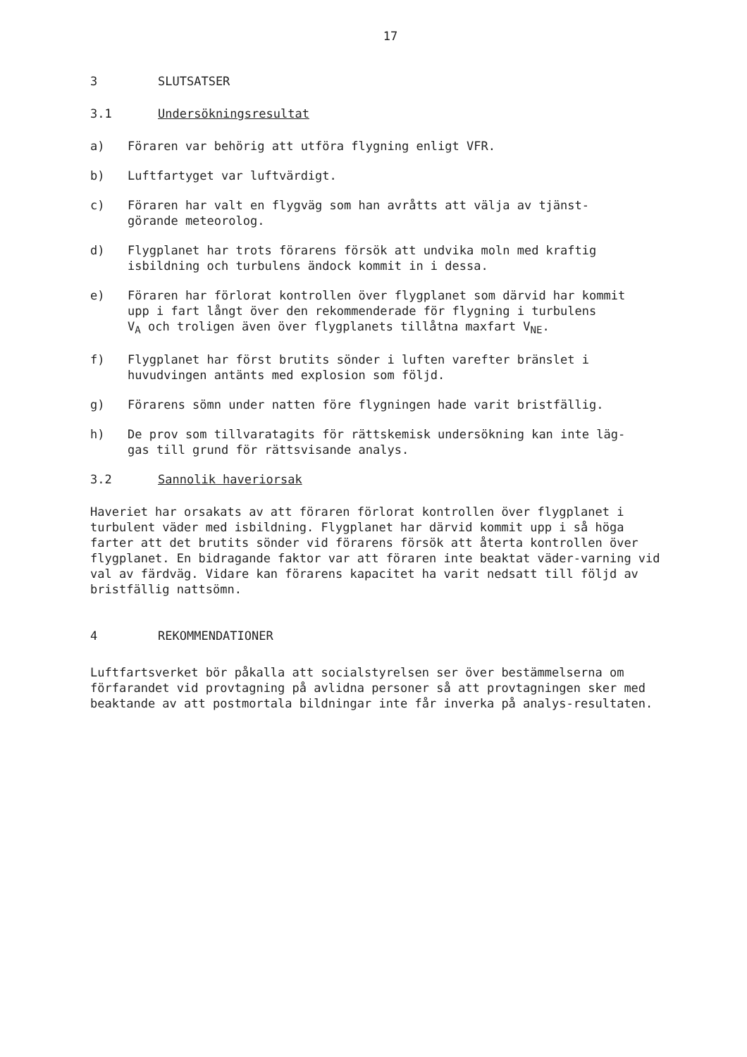17
3 SLUTSATSER
3.1 Undersökningsresultat
a) Föraren var behörig att utföra flygning enligt VFR.
b) Luftfartyget var luftvärdigt.
c) Föraren har valt en flygväg som han avråtts att välja av tjänst-
görande meteorolog.
d) Flygplanet har trots förarens försök att undvika moln med kraftig
isbildning och turbulens ändock kommit in i dessa.
e) Föraren har förlorat kontrollen över flygplanet som därvid har kommit
upp i fart långt över den rekommenderade för flygning i turbulens
V<sub>A</sub> och troligen även över flygplanets tillåtna maxfart V<sub>NE</sub>.
f) Flygplanet har först brutits sönder i luften varefter bränslet i
huvudvingen antänts med explosion som följd.
g) Förarens sömn under natten före flygningen hade varit bristfällig.
h) De prov som tillvaratagits för rättskemisk undersökning kan inte läg-
gas till grund för rättsvisande analys.
3.2 Sannolik haveriorsak
Haveriet har orsakats av att föraren förlorat kontrollen över flygplanet i turbulent väder med isbildning. Flygplanet har därvid kommit upp i så höga farter att det brutits sönder vid förarens försök att återta kontrollen över flygplanet. En bidragande faktor var att föraren inte beaktat väder-varning vid val av färdväg. Vidare kan förarens kapacitet ha varit nedsatt till följd av bristfällig nattsömn.
4 REKOMMENDATIONER
Luftfartsverket bör påkalla att socialstyrelsen ser över bestämmelserna om förfarandet vid provtagning på avlidna personer så att provtagningen sker med beaktande av att postmortala bildningar inte får inverka på analys-resultaten.